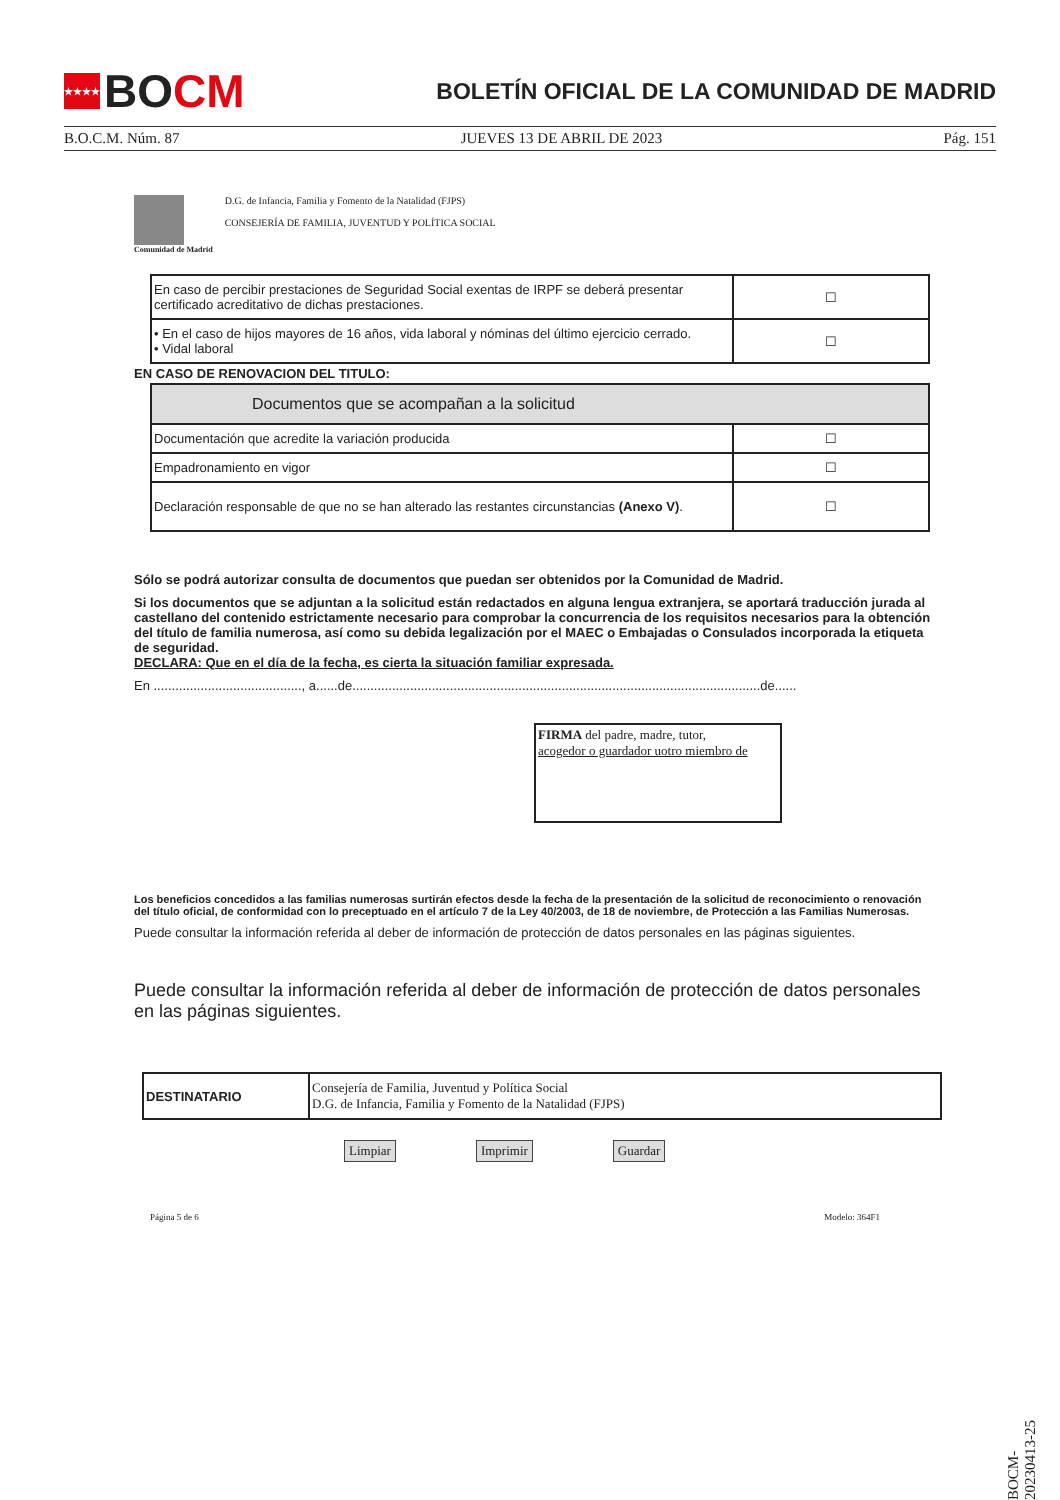★★★★ BO CM
BOLETÍN OFICIAL DE LA COMUNIDAD DE MADRID
B.O.C.M. Núm. 87 JUEVES 13 DE ABRIL DE 2023 Pág. 151
Comunidad de Madrid
D.G. de Infancia, Familia y Fomento de la Natalidad (FJPS)
CONSEJERÍA DE FAMILIA, JUVENTUD Y POLÍTICA SOCIAL
| En caso de percibir prestaciones de Seguridad Social exentas de IRPF se deberá presentar certificado acreditativo de dichas prestaciones. | ☐ |
| • En el caso de hijos mayores de 16 años, vida laboral y nóminas del último ejercicio cerrado. • Vidal laboral | ☐ |
EN CASO DE RENOVACION DEL TITULO:
| Documentos que se acompañan a la solicitud | |
| Documentación que acredite la variación producida | ☐ |
| Empadronamiento en vigor | ☐ |
| Declaración responsable de que no se han alterado las restantes circunstancias (Anexo V) . | ☐ |
Sólo se podrá autorizar consulta de documentos que puedan ser obtenidos por la Comunidad de Madrid.
Si los documentos que se adjuntan a la solicitud están redactados en alguna lengua extranjera, se aportará traducción jurada al castellano del contenido estrictamente necesario para comprobar la concurrencia de los requisitos necesarios para la obtención del título de familia numerosa, así como su debida legalización por el MAEC o Embajadas o Consulados incorporada la etiqueta de seguridad.
DECLARA: Que en el día de la fecha, es cierta la situación familiar expresada.
En ........................................., a......de.................................................................................................................de......
FIRMA del padre, madre, tutor,
acogedor o guardador uotro miembro de
Los beneficios concedidos a las familias numerosas surtirán efectos desde la fecha de la presentación de la solicitud de reconocimiento o renovación del título oficial, de conformidad con lo preceptuado en el artículo 7 de la Ley 40/2003, de 18 de noviembre, de Protección a las Familias Numerosas.
Puede consultar la información referida al deber de información de protección de datos personales en las páginas siguientes.
Puede consultar la información referida al deber de información de protección de datos personales en las páginas siguientes.
| DESTINATARIO | Consejería de Familia, Juventud y Política Social D.G. de Infancia, Familia y Fomento de la Natalidad (FJPS) |
Limpiar Imprimir Guardar
Página 5 de 6 Modelo: 364F1
BOCM-20230413-25